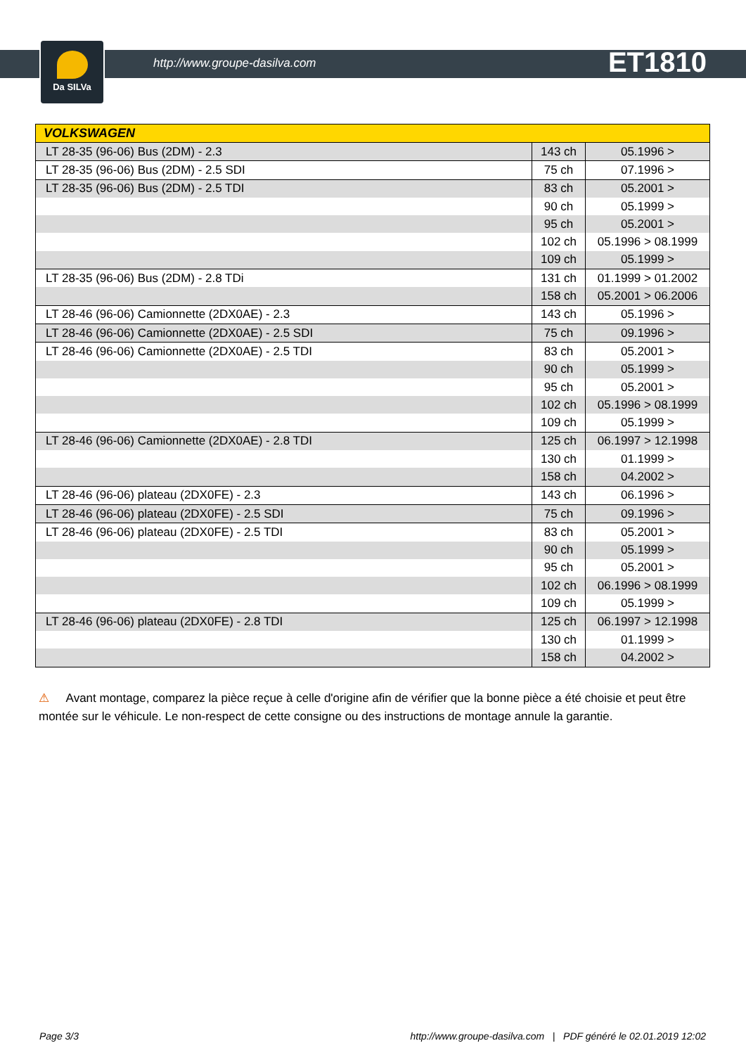Da SILVa
http://www.groupe-dasilva.com ET1810
| VOLKSWAGEN | | |
| --- | --- | --- |
| LT 28-35 (96-06) Bus (2DM) - 2.3 | 143 ch | 05.1996 > |
| LT 28-35 (96-06) Bus (2DM) - 2.5 SDI | 75 ch | 07.1996 > |
| LT 28-35 (96-06) Bus (2DM) - 2.5 TDI | 83 ch | 05.2001 > |
| | 90 ch | 05.1999 > |
| | 95 ch | 05.2001 > |
| | 102 ch | 05.1996 > 08.1999 |
| | 109 ch | 05.1999 > |
| LT 28-35 (96-06) Bus (2DM) - 2.8 TDi | 131 ch | 01.1999 > 01.2002 |
| | 158 ch | 05.2001 > 06.2006 |
| LT 28-46 (96-06) Camionnette (2DX0AE) - 2.3 | 143 ch | 05.1996 > |
| LT 28-46 (96-06) Camionnette (2DX0AE) - 2.5 SDI | 75 ch | 09.1996 > |
| LT 28-46 (96-06) Camionnette (2DX0AE) - 2.5 TDI | 83 ch | 05.2001 > |
| | 90 ch | 05.1999 > |
| | 95 ch | 05.2001 > |
| | 102 ch | 05.1996 > 08.1999 |
| | 109 ch | 05.1999 > |
| LT 28-46 (96-06) Camionnette (2DX0AE) - 2.8 TDI | 125 ch | 06.1997 > 12.1998 |
| | 130 ch | 01.1999 > |
| | 158 ch | 04.2002 > |
| LT 28-46 (96-06) plateau (2DX0FE) - 2.3 | 143 ch | 06.1996 > |
| LT 28-46 (96-06) plateau (2DX0FE) - 2.5 SDI | 75 ch | 09.1996 > |
| LT 28-46 (96-06) plateau (2DX0FE) - 2.5 TDI | 83 ch | 05.2001 > |
| | 90 ch | 05.1999 > |
| | 95 ch | 05.2001 > |
| | 102 ch | 06.1996 > 08.1999 |
| | 109 ch | 05.1999 > |
| LT 28-46 (96-06) plateau (2DX0FE) - 2.8 TDI | 125 ch | 06.1997 > 12.1998 |
| | 130 ch | 01.1999 > |
| | 158 ch | 04.2002 > |
⚠ Avant montage, comparez la pièce reçue à celle d'origine afin de vérifier que la bonne pièce a été choisie et peut être montée sur le véhicule. Le non-respect de cette consigne ou des instructions de montage annule la garantie.
Page 3/3 http://www.groupe-dasilva.com | PDF généré le 02.01.2019 12:02